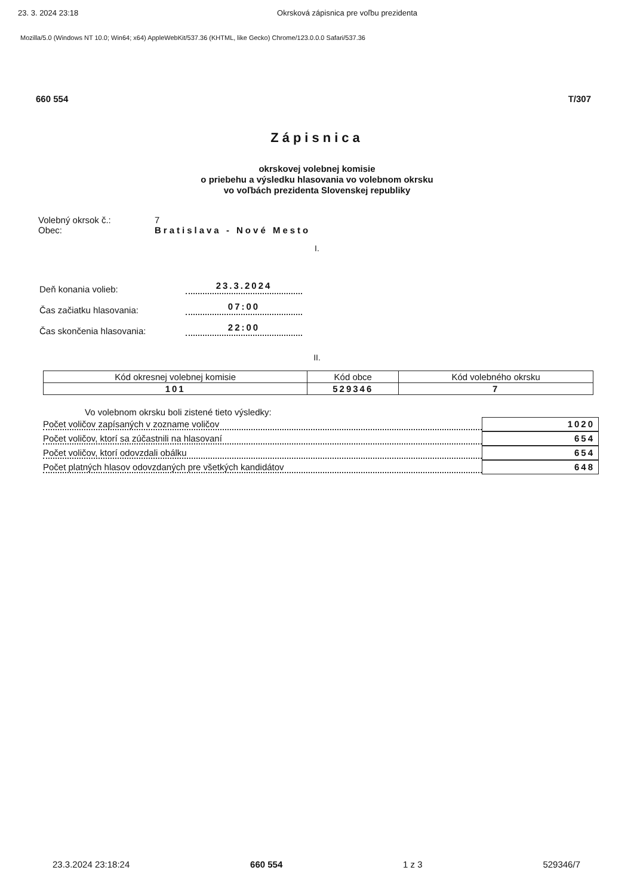23. 3. 2024 23:18 Okrsková zápisnica pre voľbu prezidenta
Mozilla/5.0 (Windows NT 10.0; Win64; x64) AppleWebKit/537.36 (KHTML, like Gecko) Chrome/123.0.0.0 Safari/537.36
660 554 T/307
Zápisnica
okrskovej volebnej komisie
o priebehu a výsledku hlasovania vo volebnom okrsku
vo voľbách prezidenta Slovenskej republiky
Volebný okrsok č.:
Obec:
7
Bratislava - Nové Mesto
I.
Deň konania volieb: 23.3.2024
Čas začiatku hlasovania: 07:00
Čas skončenia hlasovania: 22:00
II.
| Kód okresnej volebnej komisie | Kód obce | Kód volebného okrsku |
| --- | --- | --- |
| 101 | 529346 | 7 |
Vo volebnom okrsku boli zistené tieto výsledky:
Počet voličov zapísaných v zozname voličov 1020
Počet voličov, ktorí sa zúčastnili na hlasovaní 654
Počet voličov, ktorí odovzdali obálku 654
Počet platných hlasov odovzdaných pre všetkých kandidátov 648
23.3.2024 23:18:24 660 554 1 z 3 529346/7